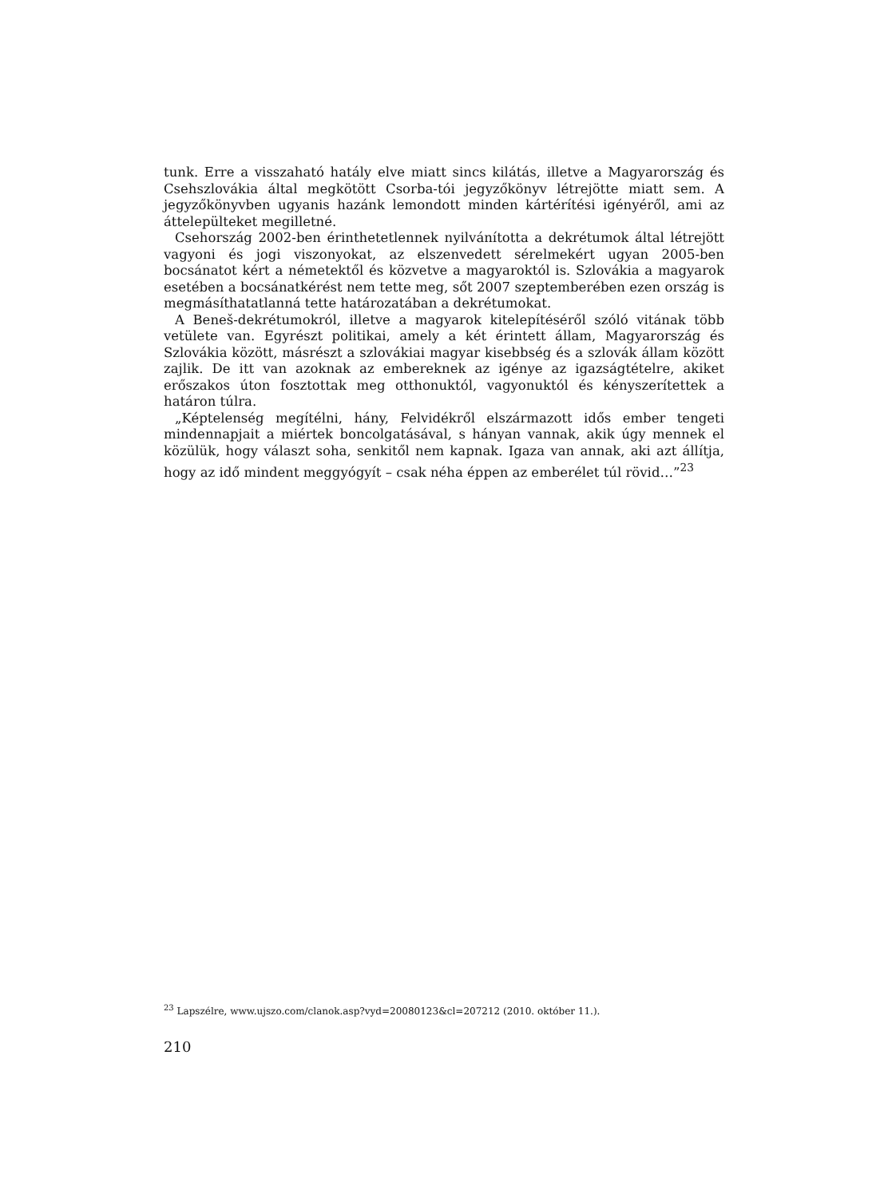tunk. Erre a visszaható hatály elve miatt sincs kilátás, illetve a Magyarország és Csehszlovákia által megkötött Csorba-tói jegyzőkönyv létrejötte miatt sem. A jegyzőkönyvben ugyanis hazánk lemondott minden kártérítési igényéről, ami az áttelepülteket megilletné.
Csehország 2002-ben érinthetetlennek nyilvánította a dekrétumok által létrejött vagyoni és jogi viszonyokat, az elszenvedett sérelmekért ugyan 2005-ben bocsánatot kért a németektől és közvetve a magyaroktól is. Szlovákia a magyarok esetében a bocsánatkérést nem tette meg, sőt 2007 szeptemberében ezen ország is megmásíthatatlanná tette határozatában a dekrétumokat.
A Beneš-dekrétumokról, illetve a magyarok kitelepítéséről szóló vitának több vetülete van. Egyrészt politikai, amely a két érintett állam, Magyarország és Szlovákia között, másrészt a szlovákiai magyar kisebbség és a szlovák állam között zajlik. De itt van azoknak az embereknek az igénye az igazságtételre, akiket erőszakos úton fosztottak meg otthonuktól, vagyonuktól és kényszerítettek a határon túlra.
„Képtelenség megítélni, hány, Felvidékről elszármazott idős ember tengeti mindennapjait a miértek boncolgatásával, s hányan vannak, akik úgy mennek el közülük, hogy választ soha, senkitől nem kapnak. Igaza van annak, aki azt állítja, hogy az idő mindent meggyógyít – csak néha éppen az emberélet túl rövid…”<sup>23</sup>
<sup>23</sup> Lapszélre, www.ujszo.com/clanok.asp?vyd=20080123&cl=207212 (2010. október 11.).
210